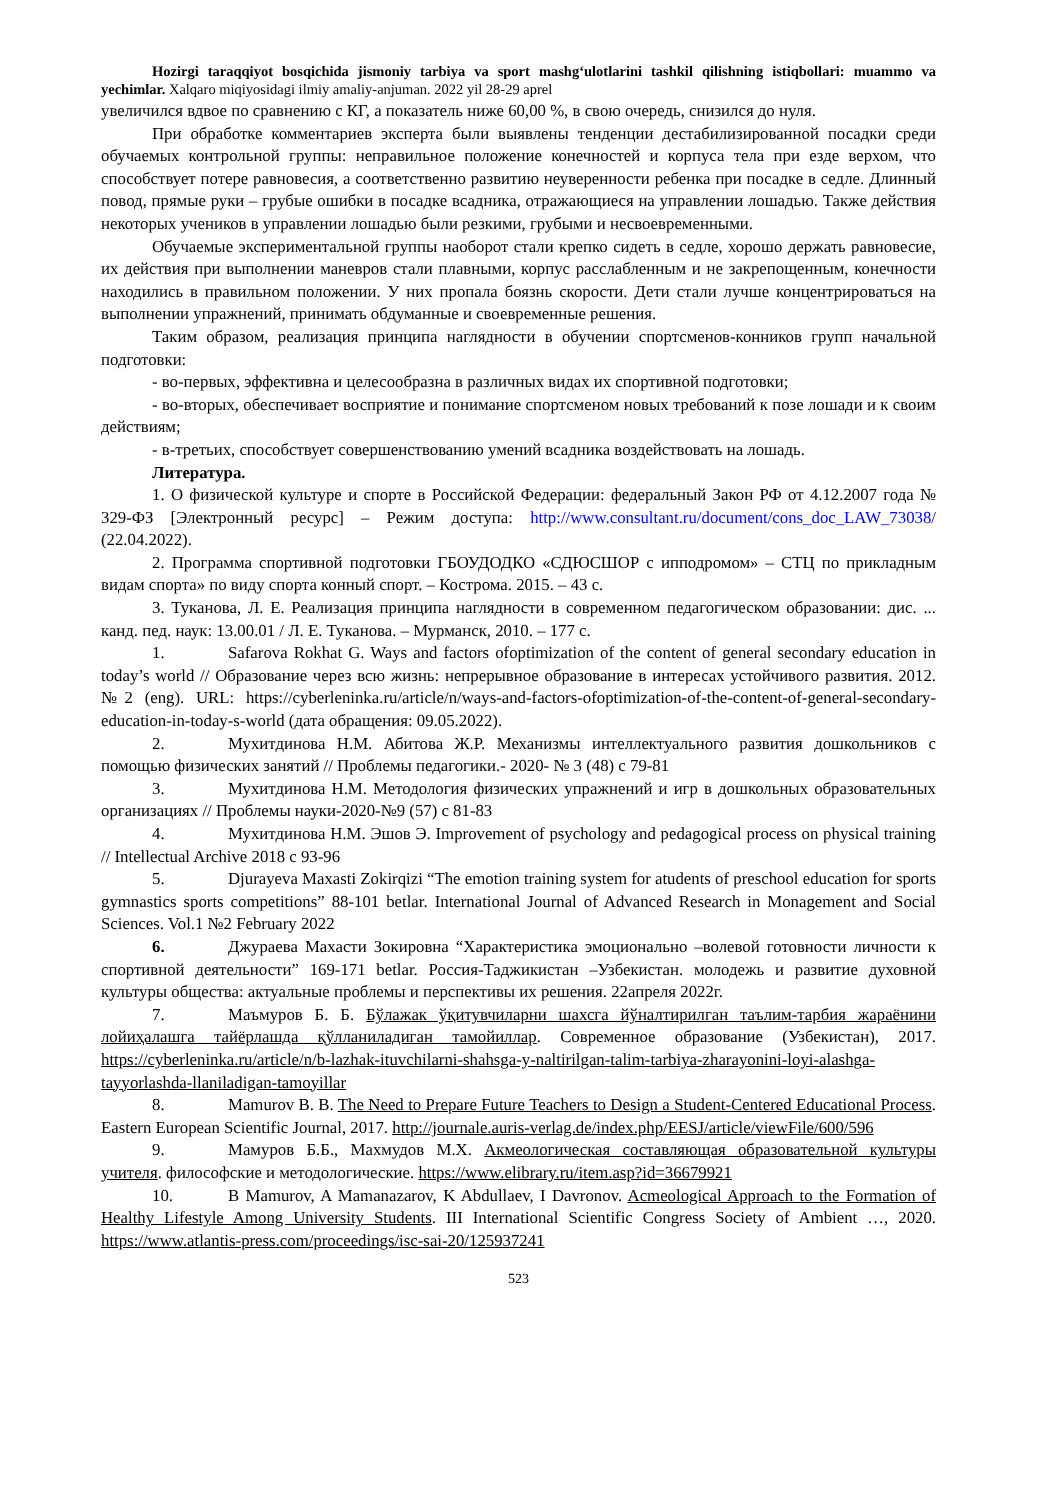Hozirgi taraqqiyot bosqichida jismoniy tarbiya va sport mashg‘ulotlarini tashkil qilishning istiqbollari: muammo va yechimlar. Xalqaro miqiyosidagi ilmiy amaliy-anjuman. 2022 yil 28-29 aprel
увеличился вдвое по сравнению с КГ, а показатель ниже 60,00 %, в свою очередь, снизился до нуля.
При обработке комментариев эксперта были выявлены тенденции дестабилизированной посадки среди обучаемых контрольной группы: неправильное положение конечностей и корпуса тела при езде верхом, что способствует потере равновесия, а соответственно развитию неуверенности ребенка при посадке в седле. Длинный повод, прямые руки – грубые ошибки в посадке всадника, отражающиеся на управлении лошадью. Также действия некоторых учеников в управлении лошадью были резкими, грубыми и несвоевременными.
Обучаемые экспериментальной группы наоборот стали крепко сидеть в седле, хорошо держать равновесие, их действия при выполнении маневров стали плавными, корпус расслабленным и не закрепощенным, конечности находились в правильном положении. У них пропала боязнь скорости. Дети стали лучше концентрироваться на выполнении упражнений, принимать обдуманные и своевременные решения.
Таким образом, реализация принципа наглядности в обучении спортсменов-конников групп начальной подготовки:
- во-первых, эффективна и целесообразна в различных видах их спортивной подготовки;
- во-вторых, обеспечивает восприятие и понимание спортсменом новых требований к позе лошади и к своим действиям;
- в-третьих, способствует совершенствованию умений всадника воздействовать на лошадь.
Литература.
1. О физической культуре и спорте в Российской Федерации: федеральный Закон РФ от 4.12.2007 года № 329-ФЗ [Электронный ресурс] – Режим доступа: http://www.consultant.ru/document/cons_doc_LAW_73038/ (22.04.2022).
2. Программа спортивной подготовки ГБОУДОДКО «СДЮСШОР с ипподромом» – СТЦ по прикладным видам спорта» по виду спорта конный спорт. – Кострома. 2015. – 43 с.
3. Туканова, Л. Е. Реализация принципа наглядности в современном педагогическом образовании: дис. ... канд. пед. наук: 13.00.01 / Л. Е. Туканова. – Мурманск, 2010. – 177 с.
1. Safarova Rokhat G. Ways and factors ofoptimization of the content of general secondary education in today’s world // Образование через всю жизнь: непрерывное образование в интересах устойчивого развития. 2012. №2 (eng). URL: https://cyberleninka.ru/article/n/ways-and-factors-ofoptimization-of-the-content-of-general-secondary-education-in-today-s-world (дата обращения: 09.05.2022).
2. Мухитдинова Н.М. Абитова Ж.Р. Механизмы интеллектуального развития дошкольников с помощью физических занятий // Проблемы педагогики.- 2020- № 3 (48) с 79-81
3. Мухитдинова Н.М. Методология физических упражнений и игр в дошкольных образовательных организациях // Проблемы науки-2020-№9 (57) с 81-83
4. Мухитдинова Н.М. Эшов Э. Improvement of psychology and pedagogical process on physical training // Intellectual Archive 2018 с 93-96
5. Djurayeva Maxasti Zokirqizi “The emotion training system for atudents of preschool education for sports gymnastics sports competitions” 88-101 betlar. International Journal of Advanced Research in Monagement and Social Sciences. Vol.1 №2 February 2022
6. Джураева Махасти Зокировна “Характеристика эмоционально –волевой готовности личности к спортивной деятельности” 169-171 betlar. Россия-Таджикистан –Узбекистан. молодежь и развитие духовной культуры общества: актуальные проблемы и перспективы их решения. 22апреля 2022г.
7. Маъмуров Б. Б. Бўлажак ўқитувчиларни шахсга йўналтирилган таълим-тарбия жараёнини лойиҳалашга тайёрлашда қўлланиладиган тамойиллар. Современное образование (Узбекистан), 2017. https://cyberleninka.ru/article/n/b-lazhak-ituvchilarni-shahsga-y-naltirilgan-talim-tarbiya-zharayonini-loyi-alashga-tayyorlashda-llaniladigan-tamoyillar
8. Mamurov B. B. The Need to Prepare Future Teachers to Design a Student-Centered Educational Process. Eastern European Scientific Journal, 2017. http://journale.auris-verlag.de/index.php/EESJ/article/viewFile/600/596
9. Мамуров Б.Б., Махмудов М.Х. Акмеологическая составляющая образовательной культуры учителя. философские и методологические. https://www.elibrary.ru/item.asp?id=36679921
10. B Mamurov, A Mamanazarov, K Abdullaev, I Davronov. Acmeological Approach to the Formation of Healthy Lifestyle Among University Students. III International Scientific Congress Society of Ambient …, 2020. https://www.atlantis-press.com/proceedings/isc-sai-20/125937241
523